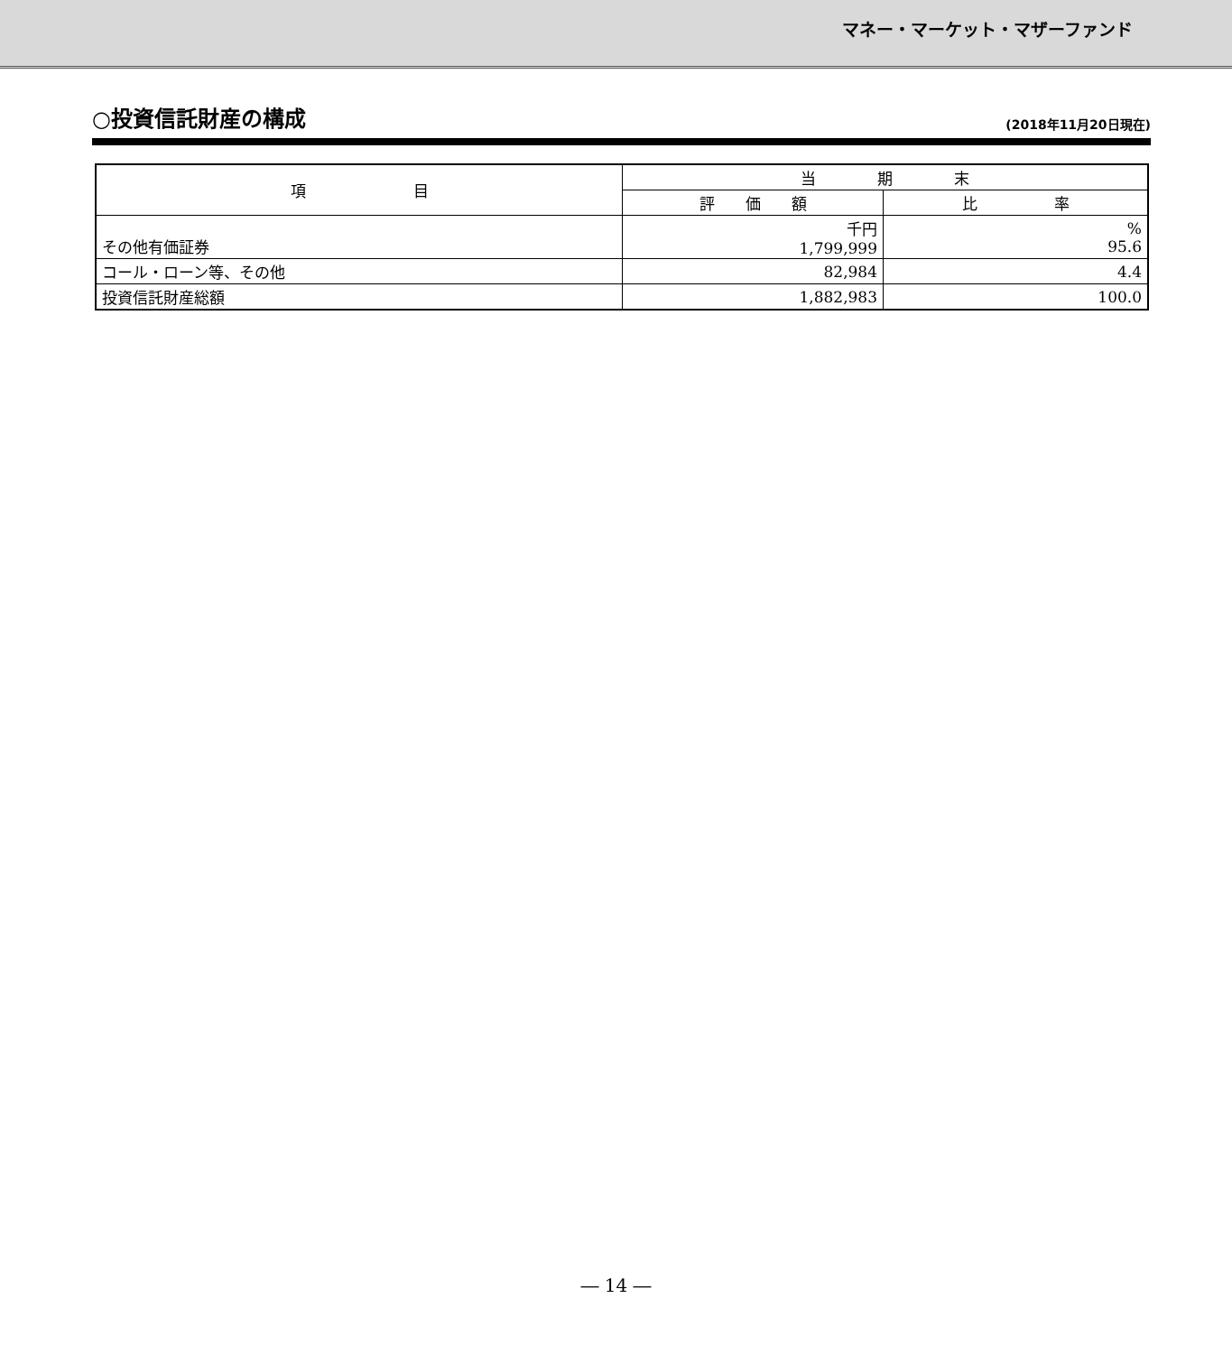マネー・マーケット・マザーファンド
○投資信託財産の構成
(2018年11月20日現在)
| 項 目 | 当 期 末 | |
| --- | --- | --- |
| | 評 価 額 | 比 率 |
| その他有価証券 | 千円 1,799,999 | % 95.6 |
| コール・ローン等、その他 | 82,984 | 4.4 |
| 投資信託財産総額 | 1,882,983 | 100.0 |
― 14 ―